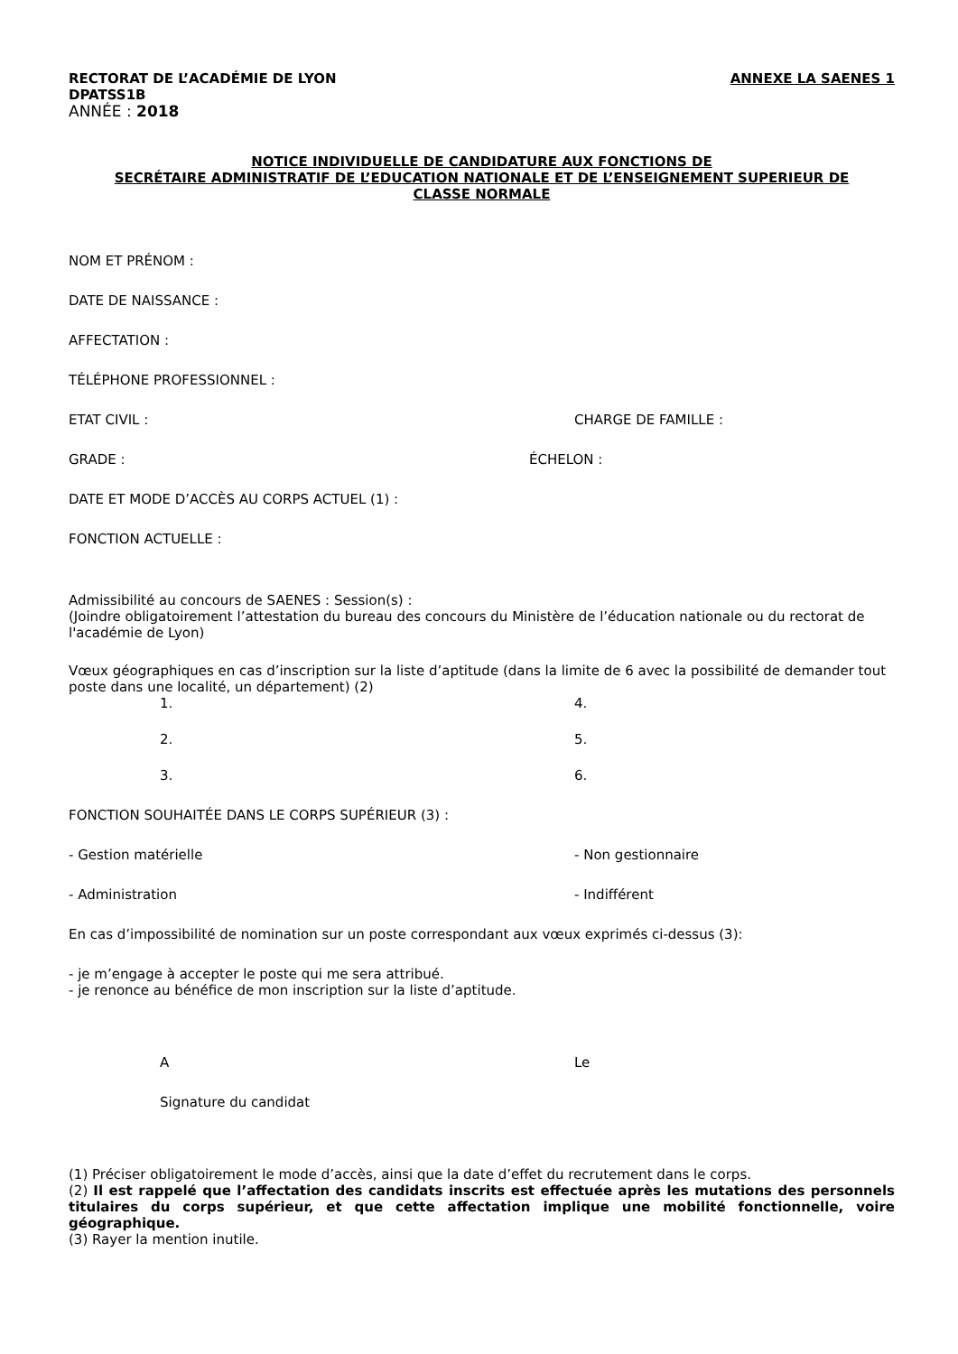RECTORAT DE L’ACADÉMIE DE LYON ANNEXE LA SAENES 1
DPATSS1B
ANNÉE : 2018
NOTICE INDIVIDUELLE DE CANDIDATURE AUX FONCTIONS DE
SECRÉTAIRE ADMINISTRATIF DE L’EDUCATION NATIONALE ET DE L’ENSEIGNEMENT SUPERIEUR DE
CLASSE NORMALE
NOM ET PRÉNOM :
DATE DE NAISSANCE :
AFFECTATION :
TÉLÉPHONE PROFESSIONNEL :
ETAT CIVIL : CHARGE DE FAMILLE :
GRADE : ÉCHELON :
DATE ET MODE D’ACCÈS AU CORPS ACTUEL (1) :
FONCTION ACTUELLE :
Admissibilité au concours de SAENES : Session(s) :
(Joindre obligatoirement l’attestation du bureau des concours du Ministère de l’éducation nationale ou du rectorat de l'académie de Lyon)
Vœux géographiques en cas d’inscription sur la liste d’aptitude (dans la limite de 6 avec la possibilité de demander tout poste dans une localité, un département) (2)
1. 4.
2. 5.
3. 6.
FONCTION SOUHAITÉE DANS LE CORPS SUPÉRIEUR (3) :
- Gestion matérielle - Non gestionnaire
- Administration - Indifférent
En cas d’impossibilité de nomination sur un poste correspondant aux vœux exprimés ci-dessus (3):
- je m’engage à accepter le poste qui me sera attribué.
- je renonce au bénéfice de mon inscription sur la liste d’aptitude.
A Le
Signature du candidat
(1) Préciser obligatoirement le mode d’accès, ainsi que la date d’effet du recrutement dans le corps.
(2) Il est rappelé que l’affectation des candidats inscrits est effectuée après les mutations des personnels titulaires du corps supérieur, et que cette affectation implique une mobilité fonctionnelle, voire géographique.
(3) Rayer la mention inutile.